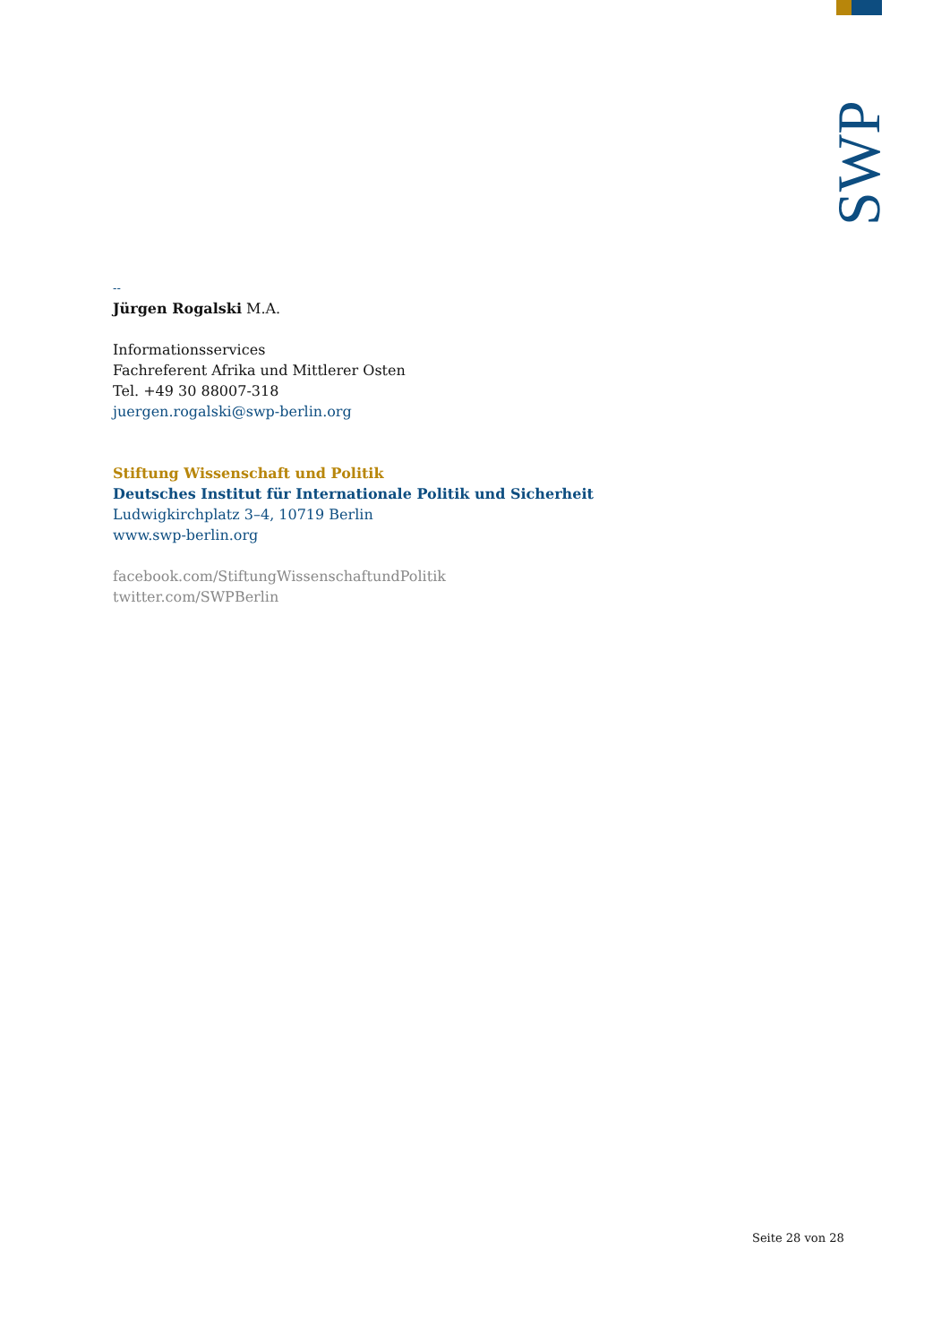SWP
--
Jürgen Rogalski M.A.
Informationsservices
Fachreferent Afrika und Mittlerer Osten
Tel. +49 30 88007-318
juergen.rogalski@swp-berlin.org
Stiftung Wissenschaft und Politik
Deutsches Institut für Internationale Politik und Sicherheit
Ludwigkirchplatz 3–4, 10719 Berlin
www.swp-berlin.org
facebook.com/StiftungWissenschaftundPolitik
twitter.com/SWPBerlin
Seite 28 von 28